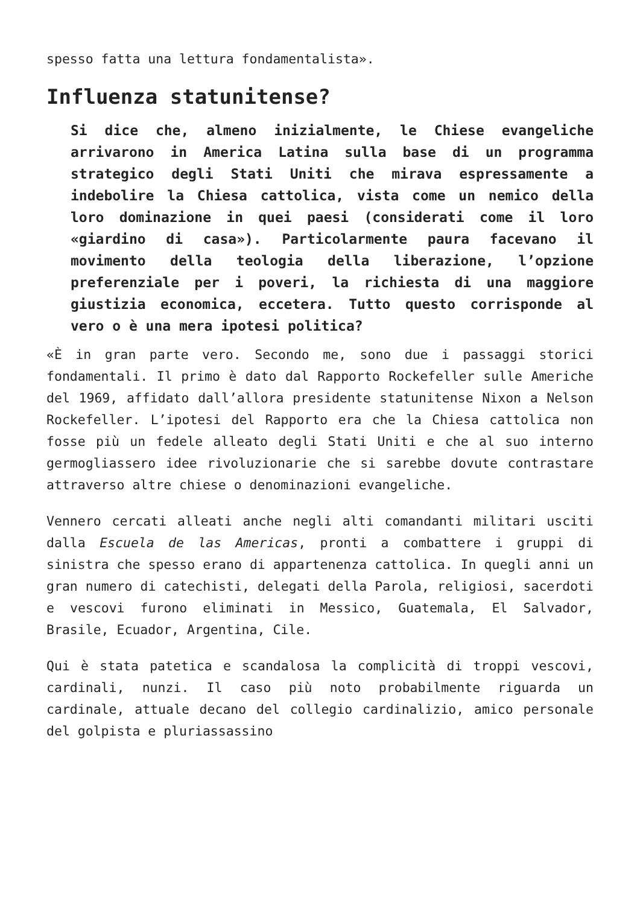spesso fatta una lettura fondamentalista».
Influenza statunitense?
Si dice che, almeno inizialmente, le Chiese evangeliche arrivarono in America Latina sulla base di un programma strategico degli Stati Uniti che mirava espressamente a indebolire la Chiesa cattolica, vista come un nemico della loro dominazione in quei paesi (considerati come il loro «giardino di casa»). Particolarmente paura facevano il movimento della teologia della liberazione, l’opzione preferenziale per i poveri, la richiesta di una maggiore giustizia economica, eccetera. Tutto questo corrisponde al vero o è una mera ipotesi politica?
«È in gran parte vero. Secondo me, sono due i passaggi storici fondamentali. Il primo è dato dal Rapporto Rockefeller sulle Americhe del 1969, affidato dall’allora presidente statunitense Nixon a Nelson Rockefeller. L’ipotesi del Rapporto era che la Chiesa cattolica non fosse più un fedele alleato degli Stati Uniti e che al suo interno germogliassero idee rivoluzionarie che si sarebbe dovute contrastare attraverso altre chiese o denominazioni evangeliche.
Vennero cercati alleati anche negli alti comandanti militari usciti dalla Escuela de las Americas, pronti a combattere i gruppi di sinistra che spesso erano di appartenenza cattolica. In quegli anni un gran numero di catechisti, delegati della Parola, religiosi, sacerdoti e vescovi furono eliminati in Messico, Guatemala, El Salvador, Brasile, Ecuador, Argentina, Cile.
Qui è stata patetica e scandalosa la complicità di troppi vescovi, cardinali, nunzi. Il caso più noto probabilmente riguarda un cardinale, attuale decano del collegio cardinalizio, amico personale del golpista e pluriassassino